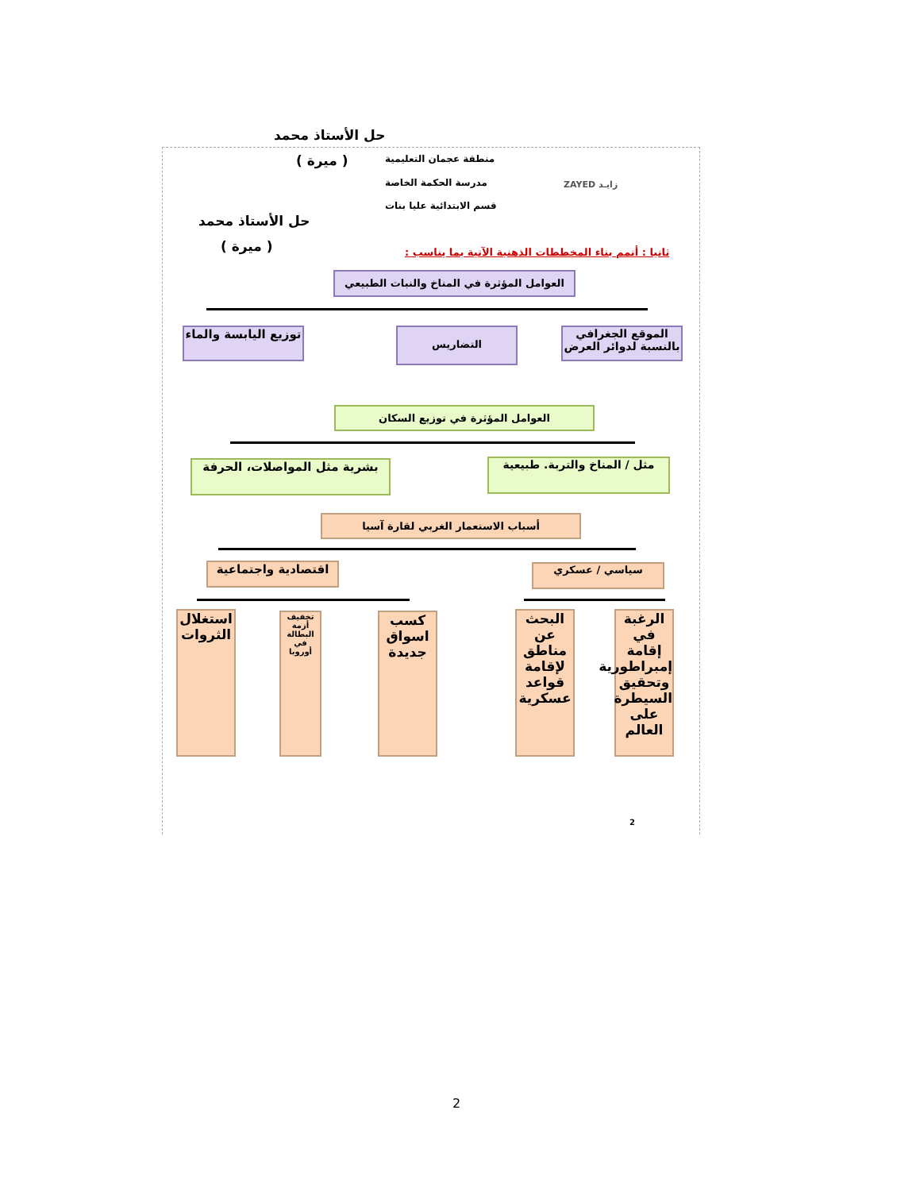حل الأستاذ محمد
( ميرة ) منطقة عجمان التعليمية
مدرسة الحكمة الخاصة
قسم الابتدائية عليا بنات
زايـد ZAYED
حل الأستاذ محمد
( ميرة )
ثانيا : أتمم بناء المخططات الذهنية الآتية بما يناسب :
العوامل المؤثرة في المناخ والنبات الطبيعي
توزيع اليابسة والماء
التضاريس
الموقع الجغرافي بالنسبة لدوائر العرض
العوامل المؤثرة في توزيع السكان
بشرية مثل المواصلات، الحرفة
مثل / المناخ والتربة. طبيعية
أسباب الاستعمار الغربي لقارة آسيا
اقتصادية واجتماعية سياسي / عسكري
استغلال الثروات
تخفيف أزمة البطالة في أوروبا
كسب اسواق جديدة
البحث عن مناطق لإقامة قواعد عسكرية
الرغبة في إقامة إمبراطورية وتحقيق السيطرة على العالم
2
2